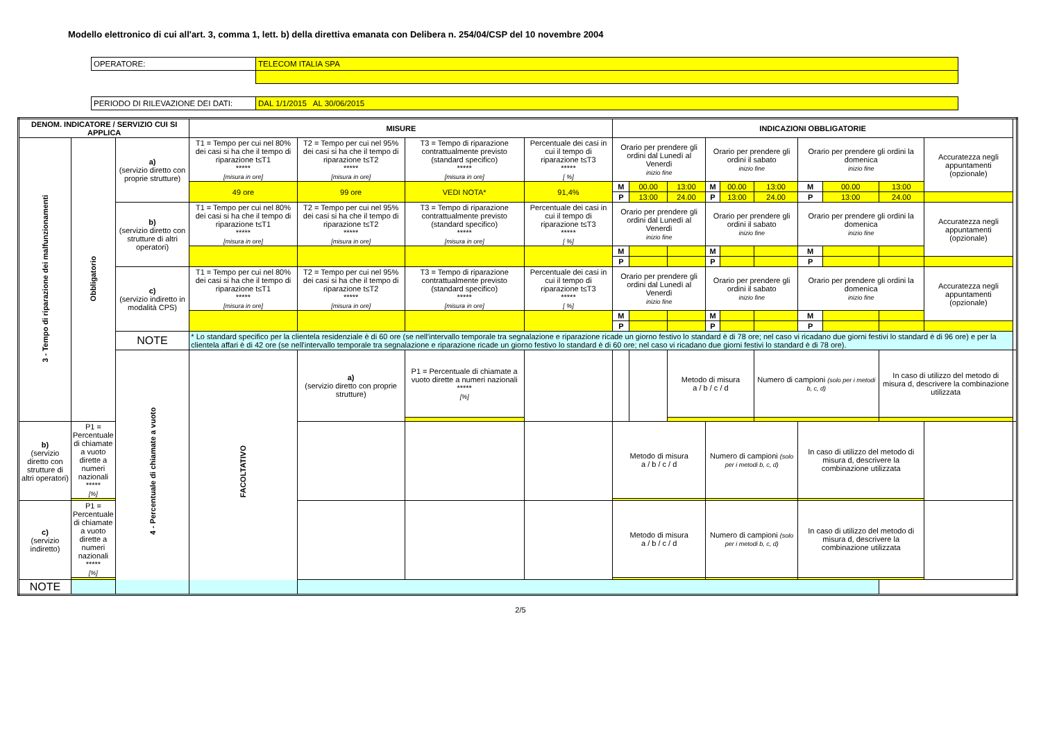Modello elettronico di cui all'art. 3, comma 1, lett. b) della direttiva emanata con Delibera n. 254/04/CSP del 10 novembre 2004
| OPERATORE: | TELECOM ITALIA SPA |
| PERIODO DI RILEVAZIONE DEI DATI: | DAL 1/1/2015 AL 30/06/2015 |
| DENOM. INDICATORE / SERVIZIO CUI SI APPLICA | | | MISURE | | | | INDICAZIONI OBBLIGATORIE | | | | | | | | | | |
| --- | --- | --- | --- | --- | --- | --- | --- | --- | --- | --- | --- | --- | --- | --- | --- | --- | --- |
| 3 - Tempo di riparazione dei malfunzionamenti | Obbligatorio | a) (servizio diretto con proprie strutture) | T1 = Tempo per cui nel 80% dei casi si ha che il tempo di riparazione t≤T1 ***** [misura in ore] | T2 = Tempo per cui nel 95% dei casi si ha che il tempo di riparazione t≤T2 ***** [misura in ore] | T3 = Tempo di riparazione contrattualmente previsto (standard specifico) ***** [misura in ore] | Percentuale dei casi in cui il tempo di riparazione t≤T3 ***** [ %] | Orario per prendere gli ordini dal Lunedì al Venerdì inizio fine | | | Orario per prendere gli ordini il sabato inizio fine | | | Orario per prendere gli ordini la domenica inizio fine | | | Accuratezza negli appuntamenti (opzionale) | |
| | | | 49 ore | 99 ore | VEDI NOTA* | 91,4% | M | 00.00 | 13:00 | M | 00.00 | 13:00 | M | 00.00 | 13:00 | | |
| | | | | | | | P | 13:00 | 24.00 | P | 13:00 | 24.00 | P | 13:00 | 24.00 | | |
| | | b) (servizio diretto con strutture di altri operatori) | T1 = Tempo per cui nel 80% dei casi si ha che il tempo di riparazione t≤T1 ***** [misura in ore] | T2 = Tempo per cui nel 95% dei casi si ha che il tempo di riparazione t≤T2 ***** [misura in ore] | T3 = Tempo di riparazione contrattualmente previsto (standard specifico) ***** [misura in ore] | Percentuale dei casi in cui il tempo di riparazione t≤T3 ***** [ %] | Orario per prendere gli ordini dal Lunedì al Venerdì inizio fine | | | Orario per prendere gli ordini il sabato inizio fine | | | Orario per prendere gli ordini la domenica inizio fine | | | Accuratezza negli appuntamenti (opzionale) | |
| | | | | | | | M | | | M | | | M | | | | |
| | | | | | | | P | | | P | | | P | | | | |
| | | c) (servizio indiretto in modalità CPS) | T1 = Tempo per cui nel 80% dei casi si ha che il tempo di riparazione t≤T1 ***** [misura in ore] | T2 = Tempo per cui nel 95% dei casi si ha che il tempo di riparazione t≤T2 ***** [misura in ore] | T3 = Tempo di riparazione contrattualmente previsto (standard specifico) ***** [misura in ore] | Percentuale dei casi in cui il tempo di riparazione t≤T3 ***** [ %] | Orario per prendere gli ordini dal Lunedì al Venerdì inizio fine | | | Orario per prendere gli ordini il sabato inizio fine | | | Orario per prendere gli ordini la domenica inizio fine | | | Accuratezza negli appuntamenti (opzionale) | |
| | | | | | | | M | | | M | | | M | | | | |
| | | | | | | | P | | | P | | | P | | | | |
| | | NOTE | * Lo standard specifico per la clientela residenziale è di 60 ore (se nell'intervallo temporale tra segnalazione e riparazione ricade un giorno festivo lo standard è di 78 ore; nel caso vi ricadano due giorni festivi lo standard è di 96 ore) e per la clientela affari è di 42 ore (se nell'intervallo temporale tra segnalazione e riparazione ricade un giorno festivo lo standard è di 60 ore; nel caso vi ricadano due giorni festivi lo standard è di 78 ore). | | | | | | | | | | | | | | |
| | | 4 - Percentuale di chiamate a vuoto | FACOLTATIVO | a) (servizio diretto con proprie strutture) | P1 = Percentuale di chiamate a vuoto dirette a numeri nazionali ***** [%] | | | | Metodo di misura a / b / c / d | | | Numero di campioni (solo per i metodi b, c, d) | | | In caso di utilizzo del metodo di misura d, descrivere la combinazione utilizzata | | |
| b) (servizio diretto con strutture di altri operatori) | P1 = Percentuale di chiamate a vuoto dirette a numeri nazionali ***** [%] | | | | | | Metodo di misura a / b / c / d | | | Numero di campioni (solo per i metodi b, c, d) | | | In caso di utilizzo del metodo di misura d, descrivere la combinazione utilizzata | | | | |
| c) (servizio indiretto) | P1 = Percentuale di chiamate a vuoto dirette a numeri nazionali ***** [%] | | | | | | Metodo di misura a / b / c / d | | | Numero di campioni (solo per i metodi b, c, d) | | | In caso di utilizzo del metodo di misura d, descrivere la combinazione utilizzata | | | | |
| NOTE | | | | | | | | | | | | | | | | | |
2/5